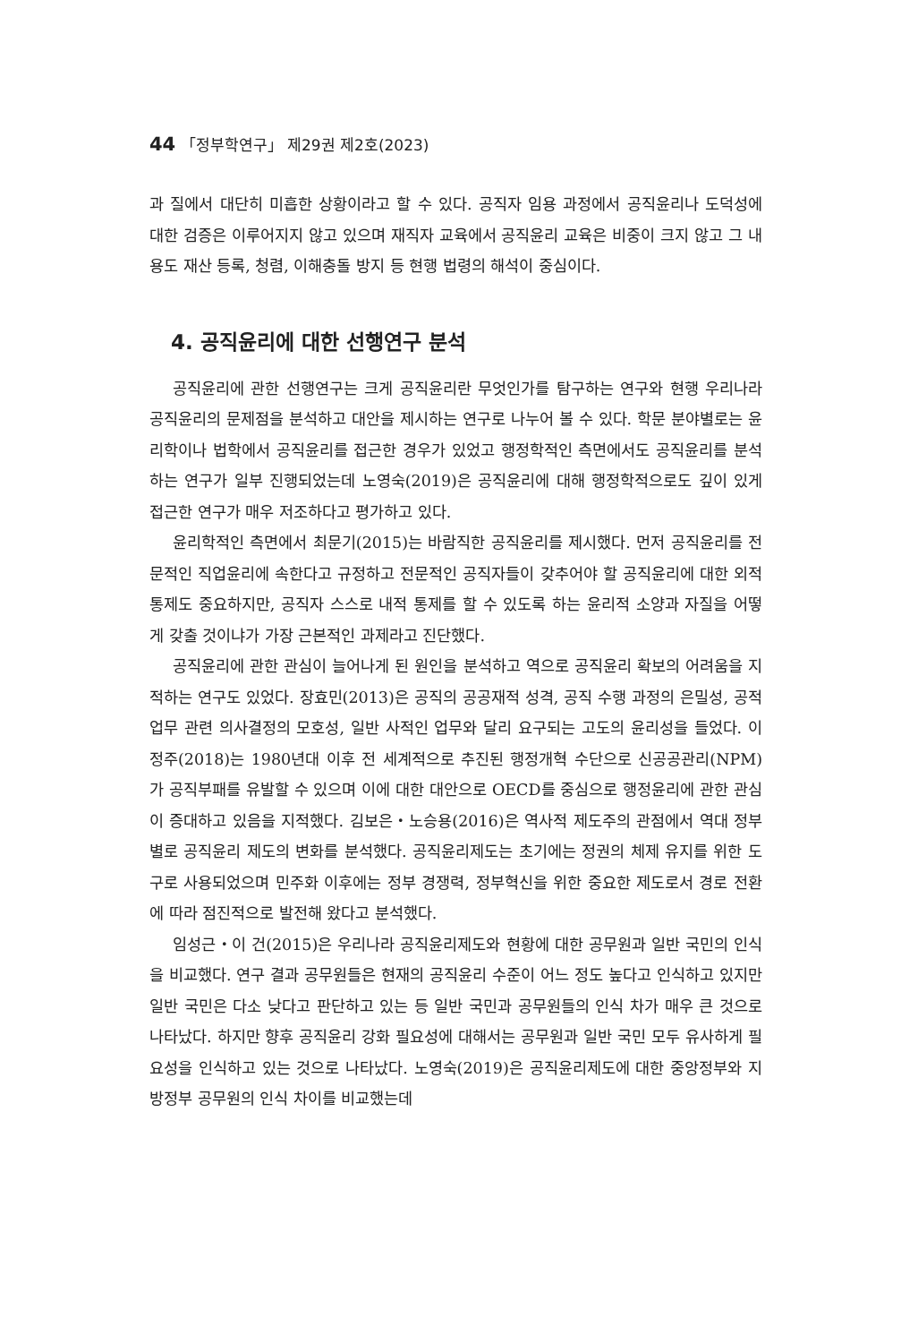44 「정부학연구」 제29권 제2호(2023)
과 질에서 대단히 미흡한 상황이라고 할 수 있다. 공직자 임용 과정에서 공직윤리나 도덕성에 대한 검증은 이루어지지 않고 있으며 재직자 교육에서 공직윤리 교육은 비중이 크지 않고 그 내용도 재산 등록, 청렴, 이해충돌 방지 등 현행 법령의 해석이 중심이다.
4. 공직윤리에 대한 선행연구 분석
공직윤리에 관한 선행연구는 크게 공직윤리란 무엇인가를 탐구하는 연구와 현행 우리나라 공직윤리의 문제점을 분석하고 대안을 제시하는 연구로 나누어 볼 수 있다. 학문 분야별로는 윤리학이나 법학에서 공직윤리를 접근한 경우가 있었고 행정학적인 측면에서도 공직윤리를 분석하는 연구가 일부 진행되었는데 노영숙(2019)은 공직윤리에 대해 행정학적으로도 깊이 있게 접근한 연구가 매우 저조하다고 평가하고 있다.
윤리학적인 측면에서 최문기(2015)는 바람직한 공직윤리를 제시했다. 먼저 공직윤리를 전문적인 직업윤리에 속한다고 규정하고 전문적인 공직자들이 갖추어야 할 공직윤리에 대한 외적 통제도 중요하지만, 공직자 스스로 내적 통제를 할 수 있도록 하는 윤리적 소양과 자질을 어떻게 갖출 것이냐가 가장 근본적인 과제라고 진단했다.
공직윤리에 관한 관심이 늘어나게 된 원인을 분석하고 역으로 공직윤리 확보의 어려움을 지적하는 연구도 있었다. 장효민(2013)은 공직의 공공재적 성격, 공직 수행 과정의 은밀성, 공적 업무 관련 의사결정의 모호성, 일반 사적인 업무와 달리 요구되는 고도의 윤리성을 들었다. 이정주(2018)는 1980년대 이후 전 세계적으로 추진된 행정개혁 수단으로 신공공관리(NPM)가 공직부패를 유발할 수 있으며 이에 대한 대안으로 OECD를 중심으로 행정윤리에 관한 관심이 증대하고 있음을 지적했다. 김보은・노승용(2016)은 역사적 제도주의 관점에서 역대 정부별로 공직윤리 제도의 변화를 분석했다. 공직윤리제도는 초기에는 정권의 체제 유지를 위한 도구로 사용되었으며 민주화 이후에는 정부 경쟁력, 정부혁신을 위한 중요한 제도로서 경로 전환에 따라 점진적으로 발전해 왔다고 분석했다.
임성근・이 건(2015)은 우리나라 공직윤리제도와 현황에 대한 공무원과 일반 국민의 인식을 비교했다. 연구 결과 공무원들은 현재의 공직윤리 수준이 어느 정도 높다고 인식하고 있지만 일반 국민은 다소 낮다고 판단하고 있는 등 일반 국민과 공무원들의 인식 차가 매우 큰 것으로 나타났다. 하지만 향후 공직윤리 강화 필요성에 대해서는 공무원과 일반 국민 모두 유사하게 필요성을 인식하고 있는 것으로 나타났다. 노영숙(2019)은 공직윤리제도에 대한 중앙정부와 지방정부 공무원의 인식 차이를 비교했는데